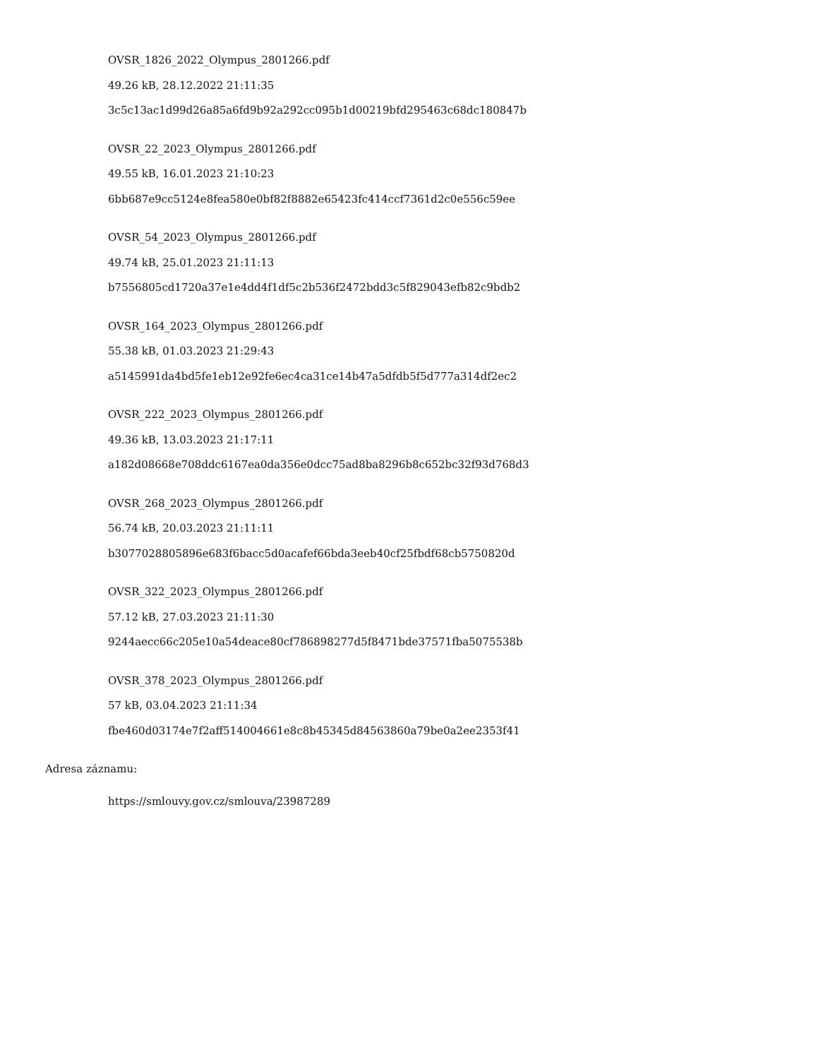OVSR_1826_2022_Olympus_2801266.pdf
49.26 kB, 28.12.2022 21:11:35
3c5c13ac1d99d26a85a6fd9b92a292cc095b1d00219bfd295463c68dc180847b
OVSR_22_2023_Olympus_2801266.pdf
49.55 kB, 16.01.2023 21:10:23
6bb687e9cc5124e8fea580e0bf82f8882e65423fc414ccf7361d2c0e556c59ee
OVSR_54_2023_Olympus_2801266.pdf
49.74 kB, 25.01.2023 21:11:13
b7556805cd1720a37e1e4dd4f1df5c2b536f2472bdd3c5f829043efb82c9bdb2
OVSR_164_2023_Olympus_2801266.pdf
55.38 kB, 01.03.2023 21:29:43
a5145991da4bd5fe1eb12e92fe6ec4ca31ce14b47a5dfdb5f5d777a314df2ec2
OVSR_222_2023_Olympus_2801266.pdf
49.36 kB, 13.03.2023 21:17:11
a182d08668e708ddc6167ea0da356e0dcc75ad8ba8296b8c652bc32f93d768d3
OVSR_268_2023_Olympus_2801266.pdf
56.74 kB, 20.03.2023 21:11:11
b3077028805896e683f6bacc5d0acafef66bda3eeb40cf25fbdf68cb5750820d
OVSR_322_2023_Olympus_2801266.pdf
57.12 kB, 27.03.2023 21:11:30
9244aecc66c205e10a54deace80cf786898277d5f8471bde37571fba5075538b
OVSR_378_2023_Olympus_2801266.pdf
57 kB, 03.04.2023 21:11:34
fbe460d03174e7f2aff514004661e8c8b45345d84563860a79be0a2ee2353f41
Adresa záznamu:
https://smlouvy.gov.cz/smlouva/23987289